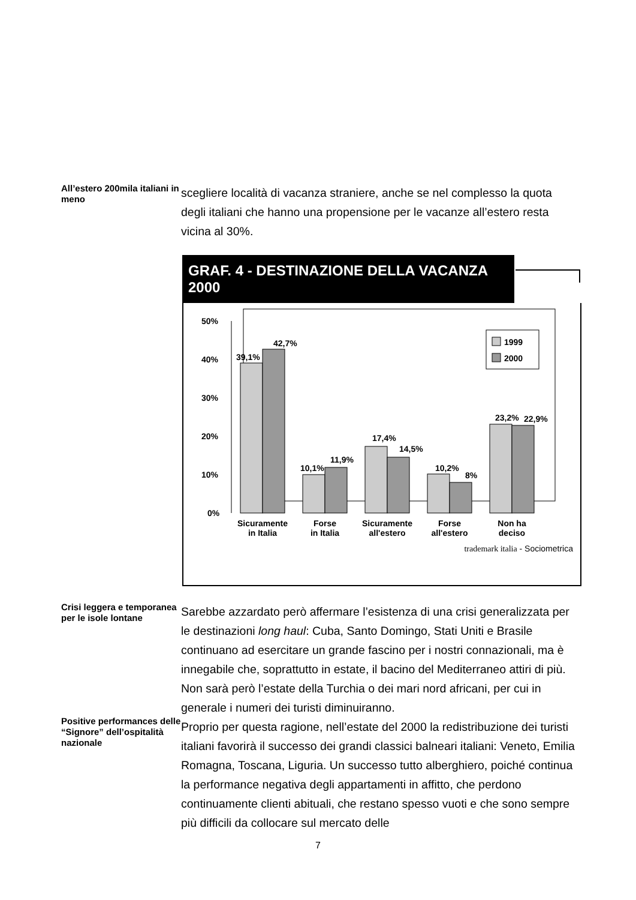All’estero 200mila italiani in meno
scegliere località di vacanza straniere, anche se nel complesso la quota degli italiani che hanno una propensione per le vacanze all’estero resta vicina al 30%.
GRAF. 4 - DESTINAZIONE DELLA VACANZA 2000
50%
40%
30%
20%
10%
0%
1999
2000
39,1%
42,7%
10,1%
11,9%
17,4%
14,5%
10,2%
8%
23,2%
22,9%
Sicuramente
in Italia
Forse
in Italia
Sicuramente
all'estero
Forse
all'estero
Non ha
deciso
trademark italia - Sociometrica
Crisi leggera e temporanea per le isole lontane
Positive performances delle “Signore” dell’ospitalità nazionale
Sarebbe azzardato però affermare l’esistenza di una crisi generalizzata per le destinazioni long haul: Cuba, Santo Domingo, Stati Uniti e Brasile continuano ad esercitare un grande fascino per i nostri connazionali, ma è innegabile che, soprattutto in estate, il bacino del Mediterraneo attiri di più. Non sarà però l’estate della Turchia o dei mari nord africani, per cui in generale i numeri dei turisti diminuiranno.
Proprio per questa ragione, nell’estate del 2000 la redistribuzione dei turisti italiani favorirà il successo dei grandi classici balneari italiani: Veneto, Emilia Romagna, Toscana, Liguria. Un successo tutto alberghiero, poiché continua la performance negativa degli appartamenti in affitto, che perdono continuamente clienti abituali, che restano spesso vuoti e che sono sempre più difficili da collocare sul mercato delle
7